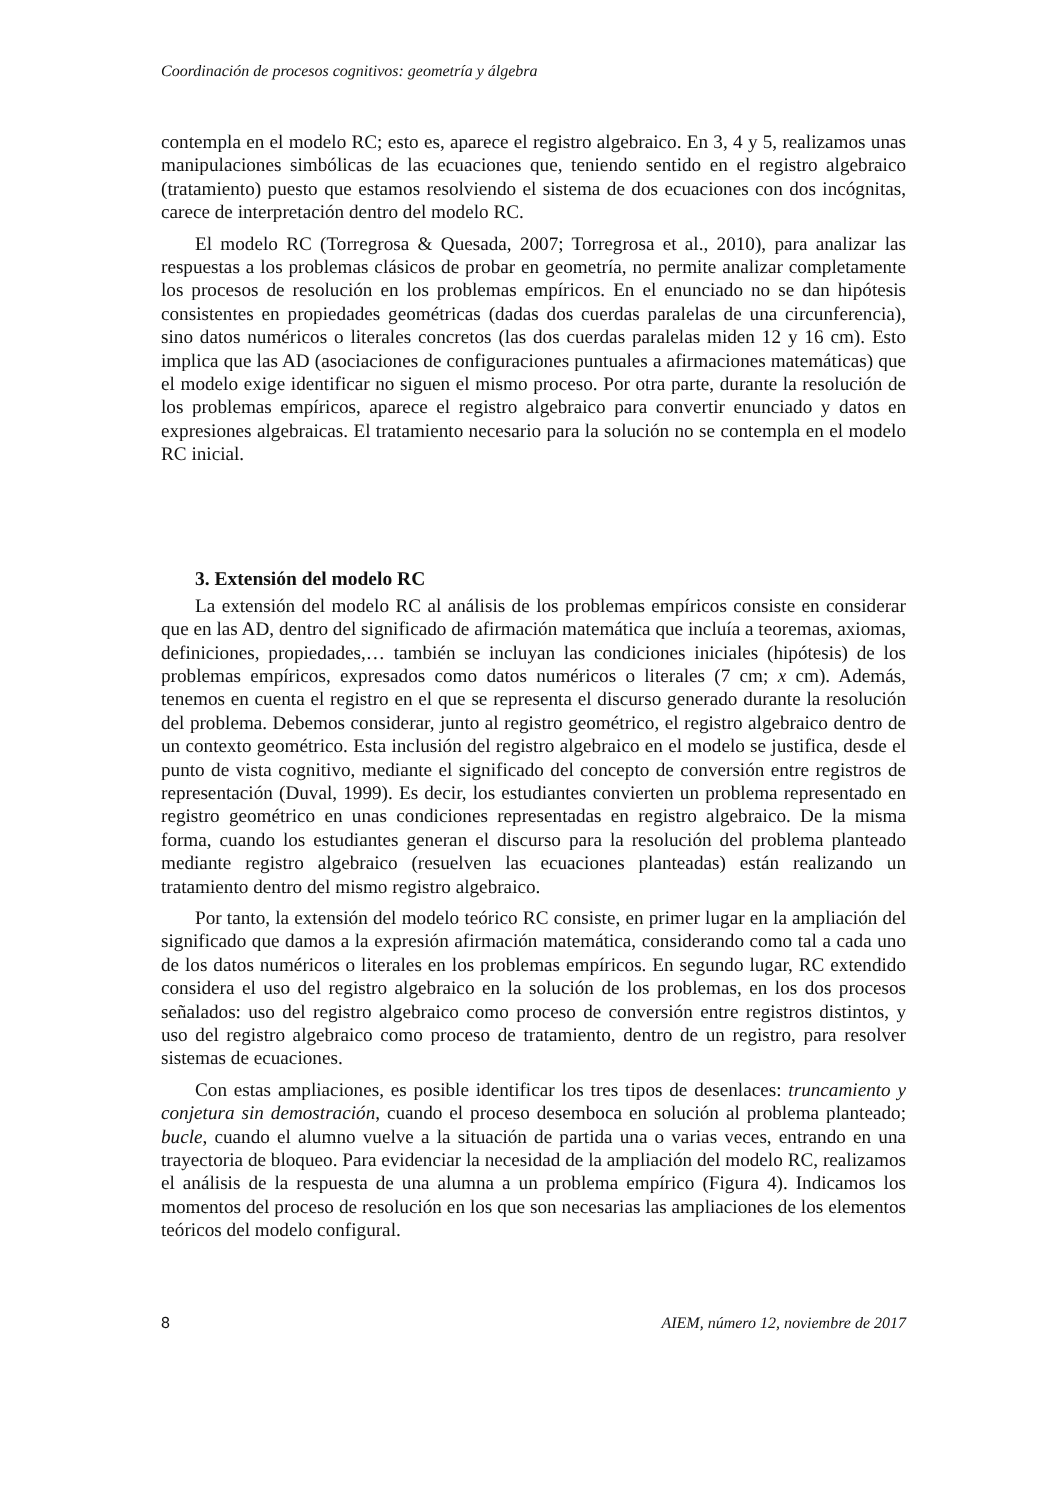Coordinación de procesos cognitivos: geometría y álgebra
contempla en el modelo RC; esto es, aparece el registro algebraico. En 3, 4 y 5, realizamos unas manipulaciones simbólicas de las ecuaciones que, teniendo sentido en el registro algebraico (tratamiento) puesto que estamos resolviendo el sistema de dos ecuaciones con dos incógnitas, carece de interpretación dentro del modelo RC.
El modelo RC (Torregrosa & Quesada, 2007; Torregrosa et al., 2010), para analizar las respuestas a los problemas clásicos de probar en geometría, no permite analizar completamente los procesos de resolución en los problemas empíricos. En el enunciado no se dan hipótesis consistentes en propiedades geométricas (dadas dos cuerdas paralelas de una circunferencia), sino datos numéricos o literales concretos (las dos cuerdas paralelas miden 12 y 16 cm). Esto implica que las AD (asociaciones de configuraciones puntuales a afirmaciones matemáticas) que el modelo exige identificar no siguen el mismo proceso. Por otra parte, durante la resolución de los problemas empíricos, aparece el registro algebraico para convertir enunciado y datos en expresiones algebraicas. El tratamiento necesario para la solución no se contempla en el modelo RC inicial.
3. Extensión del modelo RC
La extensión del modelo RC al análisis de los problemas empíricos consiste en considerar que en las AD, dentro del significado de afirmación matemática que incluía a teoremas, axiomas, definiciones, propiedades,… también se incluyan las condiciones iniciales (hipótesis) de los problemas empíricos, expresados como datos numéricos o literales (7 cm; x cm). Además, tenemos en cuenta el registro en el que se representa el discurso generado durante la resolución del problema. Debemos considerar, junto al registro geométrico, el registro algebraico dentro de un contexto geométrico. Esta inclusión del registro algebraico en el modelo se justifica, desde el punto de vista cognitivo, mediante el significado del concepto de conversión entre registros de representación (Duval, 1999). Es decir, los estudiantes convierten un problema representado en registro geométrico en unas condiciones representadas en registro algebraico. De la misma forma, cuando los estudiantes generan el discurso para la resolución del problema planteado mediante registro algebraico (resuelven las ecuaciones planteadas) están realizando un tratamiento dentro del mismo registro algebraico.
Por tanto, la extensión del modelo teórico RC consiste, en primer lugar en la ampliación del significado que damos a la expresión afirmación matemática, considerando como tal a cada uno de los datos numéricos o literales en los problemas empíricos. En segundo lugar, RC extendido considera el uso del registro algebraico en la solución de los problemas, en los dos procesos señalados: uso del registro algebraico como proceso de conversión entre registros distintos, y uso del registro algebraico como proceso de tratamiento, dentro de un registro, para resolver sistemas de ecuaciones.
Con estas ampliaciones, es posible identificar los tres tipos de desenlaces: truncamiento y conjetura sin demostración, cuando el proceso desemboca en solución al problema planteado; bucle, cuando el alumno vuelve a la situación de partida una o varias veces, entrando en una trayectoria de bloqueo. Para evidenciar la necesidad de la ampliación del modelo RC, realizamos el análisis de la respuesta de una alumna a un problema empírico (Figura 4). Indicamos los momentos del proceso de resolución en los que son necesarias las ampliaciones de los elementos teóricos del modelo configural.
8 AIEM, número 12, noviembre de 2017